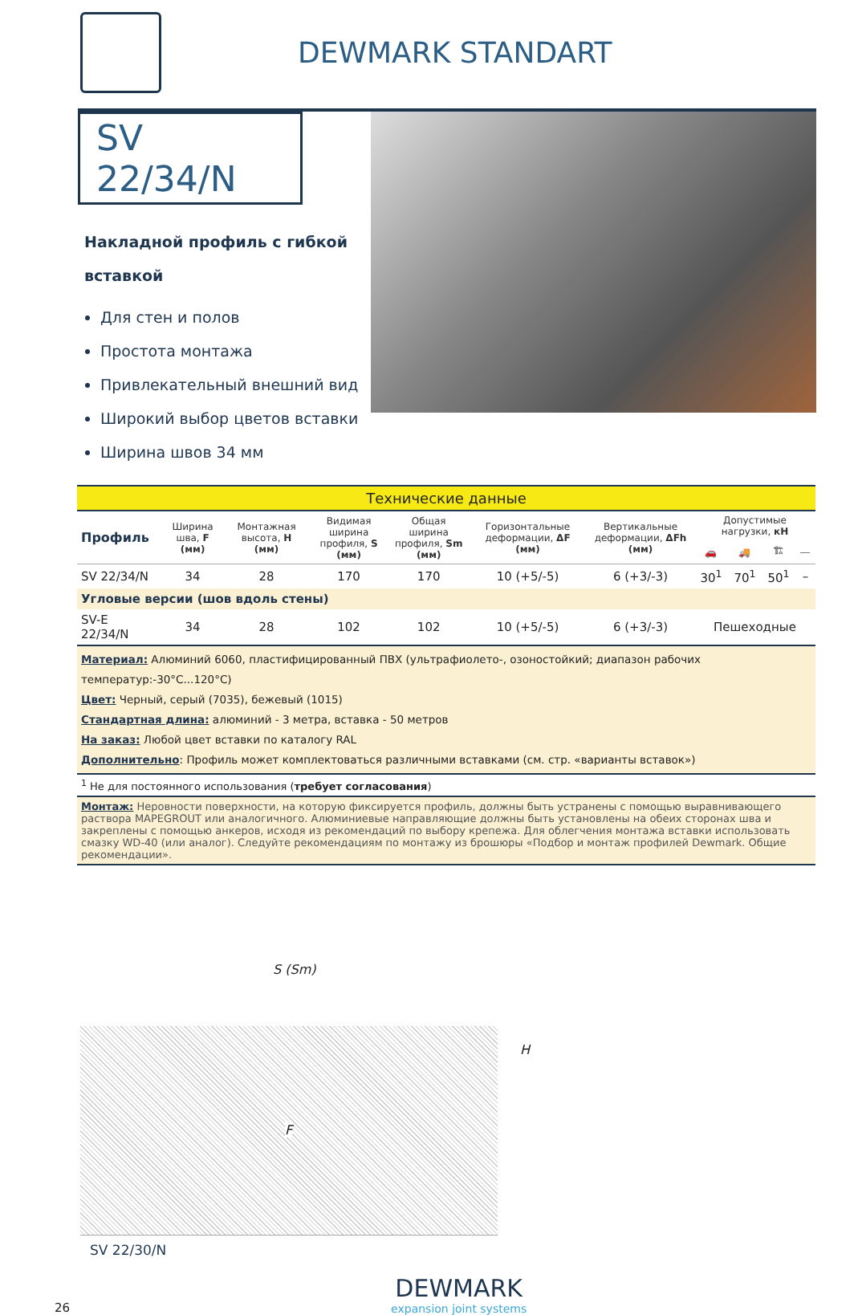DEWMARK STANDART
SV 22/34/N
Накладной профиль с гибкой вставкой
Для стен и полов
Простота монтажа
Привлекательный внешний вид
Широкий выбор цветов вставки
Ширина швов 34 мм
| Технические данные | | | | | | | | | | |
| Профиль | Ширина шва, F (мм) | Монтажная высота, H (мм) | Видимая ширина профиля, S (мм) | Общая ширина профиля, Sm (мм) | Горизонтальные деформации, ΔF (мм) | Вертикальные деформации, ΔFh (мм) | Допустимые нагрузки, кН | | | |
| | | | | | | | 🚗 | 🚚 | 🏗 | ⎯ |
| SV 22/34/N | 34 | 28 | 170 | 170 | 10 (+5/-5) | 6 (+3/-3) | 30<sup>1</sup> | 70<sup>1</sup> | 50<sup>1</sup> | – |
| Угловые версии (шов вдоль стены) | | | | | | | | | | |
| SV-E 22/34/N | 34 | 28 | 102 | 102 | 10 (+5/-5) | 6 (+3/-3) | Пешеходные | | | |
| Материал: Алюминий 6060, пластифицированный ПВХ (ультрафиолето-, озоностойкий; диапазон рабочих температур:-30°C...120°C) Цвет: Черный, серый (7035), бежевый (1015) Стандартная длина: алюминий - 3 метра, вставка - 50 метров На заказ: Любой цвет вставки по каталогу RAL Дополнительно : Профиль может комплектоваться различными вставками (см. стр. «варианты вставок») | | | | | | | | | | |
| <sup>1</sup> Не для постоянного использования ( требует согласования ) | | | | | | | | | | |
| Монтаж: Неровности поверхности, на которую фиксируется профиль, должны быть устранены с помощью выравнивающего раствора MAPEGROUT или аналогичного. Алюминиевые направляющие должны быть установлены на обеих сторонах шва и закреплены с помощью анкеров, исходя из рекомендаций по выбору крепежа. Для облегчения монтажа вставки использовать смазку WD-40 (или аналог). Следуйте рекомендациям по монтажу из брошюры «Подбор и монтаж профилей Dewmark. Общие рекомендации». | | | | | | | | | | |
S (Sm)
H
F
SV 22/30/N
26
DEWMARK
expansion joint systems